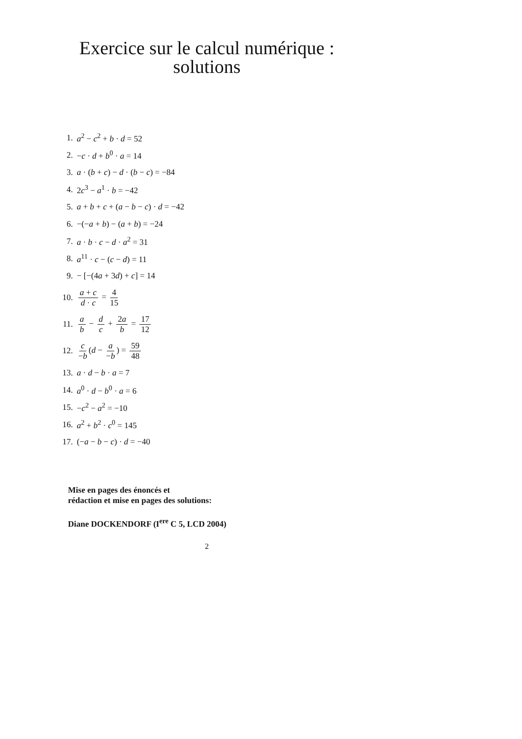Exercice sur le calcul numérique :
solutions
1. a<sup>2</sup> − c<sup>2</sup> + b · d = 52
2. −c · d + b<sup>0</sup> · a = 14
3. a · (b + c) − d · (b − c) = −84
4. 2c<sup>3</sup> − a<sup>1</sup> · b = −42
5. a + b + c + (a − b − c) · d = −42
6. −(−a + b) − (a + b) = −24
7. a · b · c − d · a<sup>2</sup> = 31
8. a<sup>11</sup> · c − (c − d) = 11
9. − [−(4a + 3d) + c] = 14
10. a + c d · c = 4 15
11. a b − d c + 2a b = 17 12
12. c −b (d − a −b) = 59 48
13. a · d − b · a = 7
14. a<sup>0</sup> · d − b<sup>0</sup> · a = 6
15. −c<sup>2</sup> − a<sup>2</sup> = −10
16. a<sup>2</sup> + b<sup>2</sup> · c<sup>0</sup> = 145
17. (−a − b − c) · d = −40
Mise en pages des énoncés et
rédaction et mise en pages des solutions:
Diane DOCKENDORF (I<sup>ere</sup> C 5, LCD 2004)
2